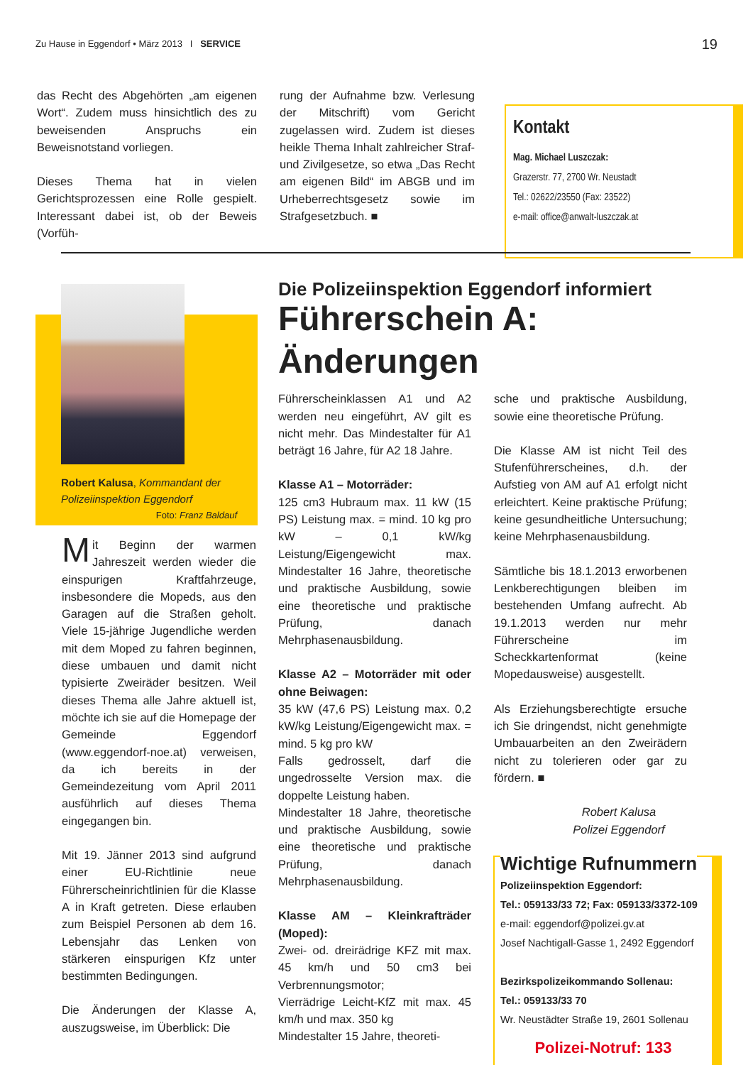Zu Hause in Eggendorf • März 2013 I SERVICE 19
das Recht des Abgehörten „am eigenen Wort“. Zudem muss hinsichtlich des zu beweisenden Anspruchs ein Beweisnotstand vorliegen.
Dieses Thema hat in vielen Gerichtsprozessen eine Rolle gespielt. Interessant dabei ist, ob der Beweis (Vorfüh-
rung der Aufnahme bzw. Verlesung der Mitschrift) vom Gericht zugelassen wird. Zudem ist dieses heikle Thema Inhalt zahlreicher Straf- und Zivilgesetze, so etwa „Das Recht am eigenen Bild“ im ABGB und im Urheberrechtsgesetz sowie im Strafgesetzbuch. ■
Kontakt
Mag. Michael Luszczak:
Grazerstr. 77, 2700 Wr. Neustadt
Tel.: 02622/23550 (Fax: 23522)
e-mail: office@anwalt-luszczak.at
Robert Kalusa, Kommandant der Polizeiinspektion Eggendorf
Foto: Franz Baldauf
Mit Beginn der warmen Jahreszeit werden wieder die einspurigen Kraftfahrzeuge, insbesondere die Mopeds, aus den Garagen auf die Straßen geholt. Viele 15-jährige Jugendliche werden mit dem Moped zu fahren beginnen, diese umbauen und damit nicht typisierte Zweiräder besitzen. Weil dieses Thema alle Jahre aktuell ist, möchte ich sie auf die Homepage der Gemeinde Eggendorf (www.eggendorf-noe.at) verweisen, da ich bereits in der Gemeindezeitung vom April 2011 ausführlich auf dieses Thema eingegangen bin.
Mit 19. Jänner 2013 sind aufgrund einer EU-Richtlinie neue Führerscheinrichtlinien für die Klasse A in Kraft getreten. Diese erlauben zum Beispiel Personen ab dem 16. Lebensjahr das Lenken von stärkeren einspurigen Kfz unter bestimmten Bedingungen.
Die Änderungen der Klasse A, auszugsweise, im Überblick: Die
Die Polizeiinspektion Eggendorf informiert
Führerschein A: Änderungen
Führerscheinklassen A1 und A2 werden neu eingeführt, AV gilt es nicht mehr. Das Mindestalter für A1 beträgt 16 Jahre, für A2 18 Jahre.
Klasse A1 – Motorräder:
125 cm3 Hubraum max. 11 kW (15 PS) Leistung max. = mind. 10 kg pro kW – 0,1 kW/kg Leistung/Eigengewicht max. Mindestalter 16 Jahre, theoretische und praktische Ausbildung, sowie eine theoretische und praktische Prüfung, danach Mehrphasenausbildung.
Klasse A2 – Motorräder mit oder ohne Beiwagen:
35 kW (47,6 PS) Leistung max. 0,2 kW/kg Leistung/Eigengewicht max. = mind. 5 kg pro kW
Falls gedrosselt, darf die ungedrosselte Version max. die doppelte Leistung haben.
Mindestalter 18 Jahre, theoretische und praktische Ausbildung, sowie eine theoretische und praktische Prüfung, danach Mehrphasenausbildung.
Klasse AM – Kleinkrafträder (Moped):
Zwei- od. dreirädrige KFZ mit max. 45 km/h und 50 cm3 bei Verbrennungsmotor;
Vierrädrige Leicht-KfZ mit max. 45 km/h und max. 350 kg
Mindestalter 15 Jahre, theoreti-
sche und praktische Ausbildung, sowie eine theoretische Prüfung.
Die Klasse AM ist nicht Teil des Stufenführerscheines, d.h. der Aufstieg von AM auf A1 erfolgt nicht erleichtert. Keine praktische Prüfung; keine gesundheitliche Untersuchung; keine Mehrphasenausbildung.
Sämtliche bis 18.1.2013 erworbenen Lenkberechtigungen bleiben im bestehenden Umfang aufrecht. Ab 19.1.2013 werden nur mehr Führerscheine im Scheckkartenformat (keine Mopedausweise) ausgestellt.
Als Erziehungsberechtigte ersuche ich Sie dringendst, nicht genehmigte Umbauarbeiten an den Zweirädern nicht zu tolerieren oder gar zu fördern. ■
Robert Kalusa
Polizei Eggendorf
Wichtige Rufnummern
Polizeiinspektion Eggendorf:
Tel.: 059133/33 72; Fax: 059133/3372-109
e-mail: eggendorf@polizei.gv.at
Josef Nachtigall-Gasse 1, 2492 Eggendorf
Bezirkspolizeikommando Sollenau:
Tel.: 059133/33 70
Wr. Neustädter Straße 19, 2601 Sollenau
Polizei-Notruf: 133